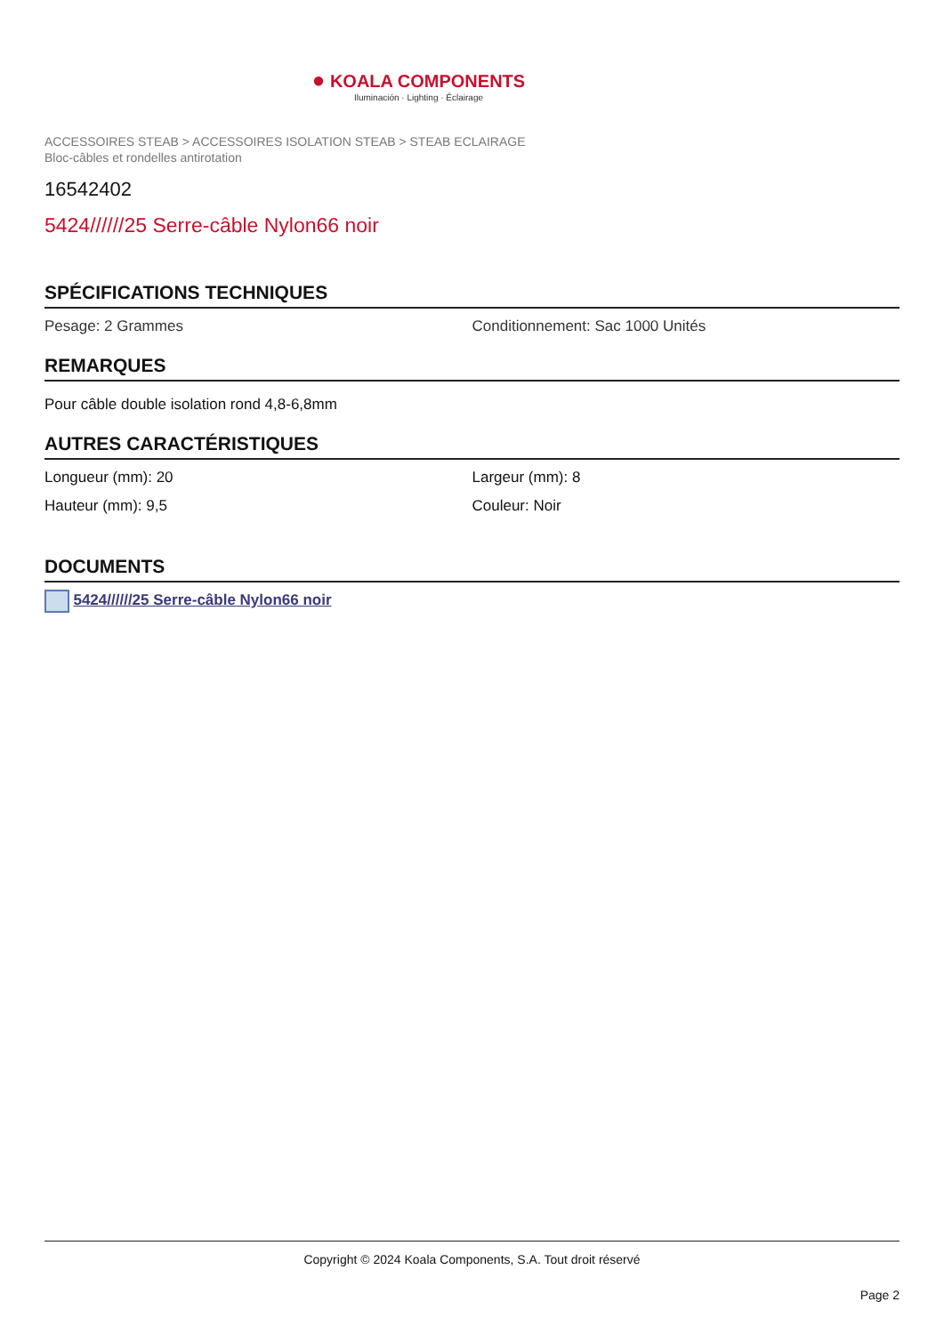● KOALA COMPONENTS
Iluminación · Lighting · Éclairage
ACCESSOIRES STEAB > ACCESSOIRES ISOLATION STEAB > STEAB ECLAIRAGE
Bloc-câbles et rondelles antirotation
16542402
5424//////25 Serre-câble Nylon66 noir
SPÉCIFICATIONS TECHNIQUES
Pesage: 2 Grammes Conditionnement: Sac 1000 Unités
REMARQUES
Pour câble double isolation rond 4,8-6,8mm
AUTRES CARACTÉRISTIQUES
Longueur (mm): 20 Largeur (mm): 8
Hauteur (mm): 9,5 Couleur: Noir
DOCUMENTS
5424//////25 Serre-câble Nylon66 noir
Copyright © 2024 Koala Components, S.A. Tout droit réservé
Page 2